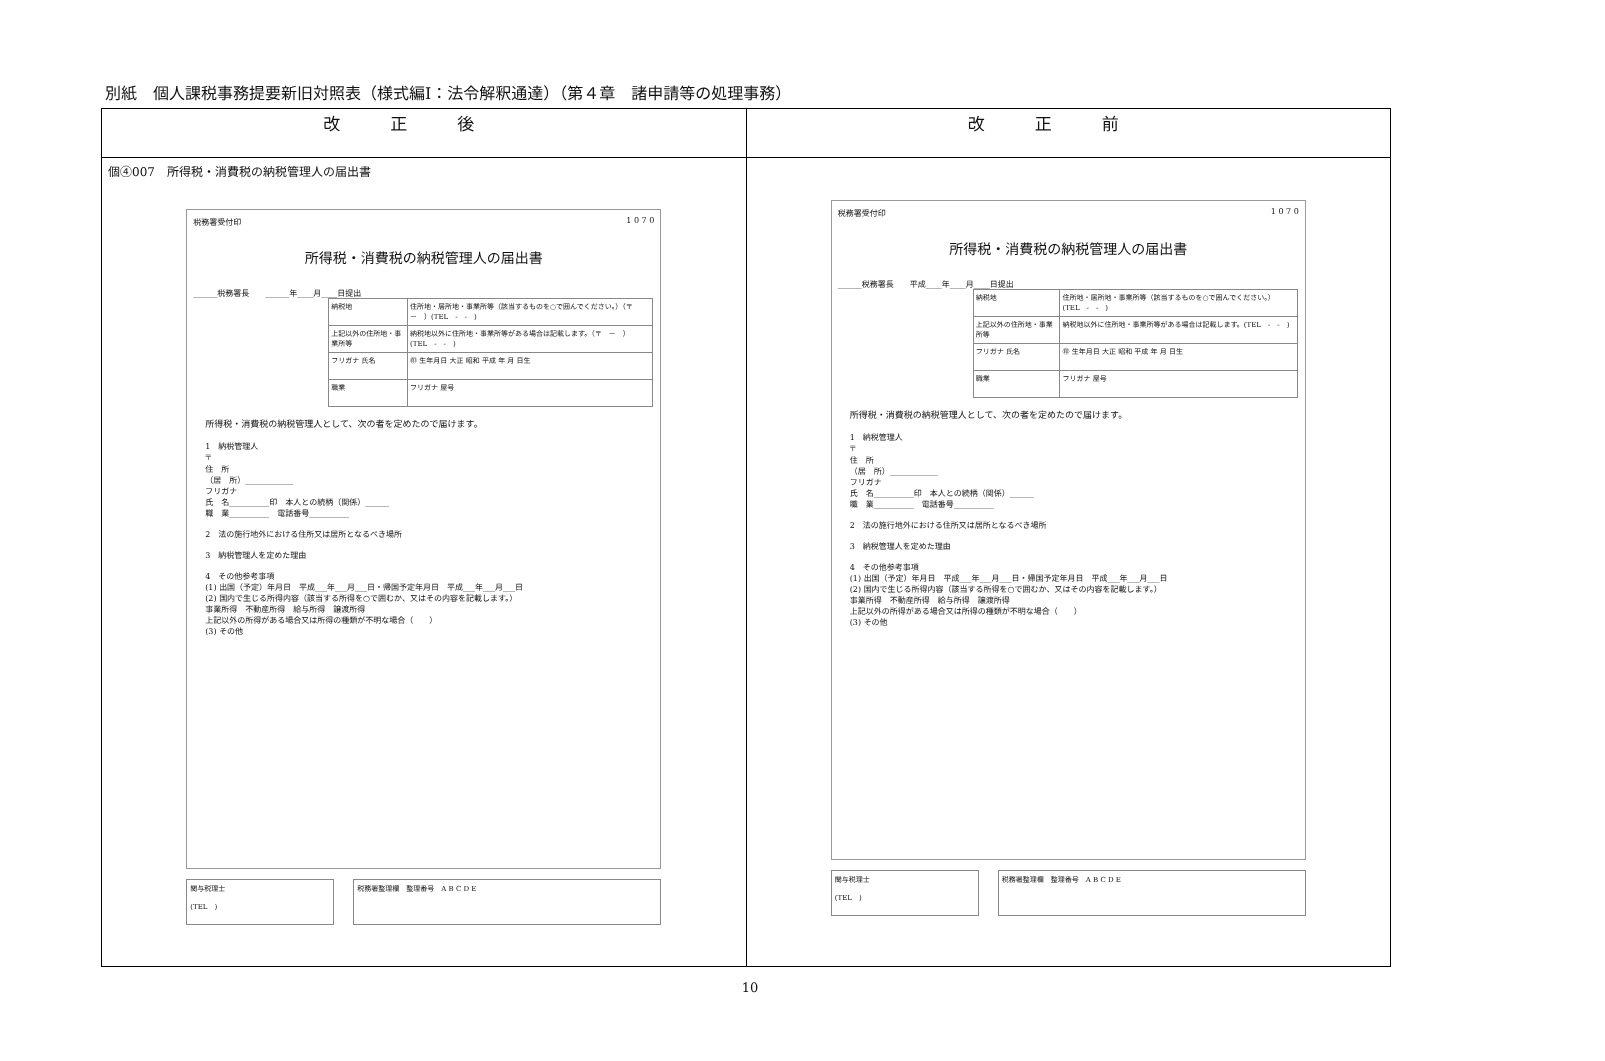別紙　個人課税事務提要新旧対照表（様式編Ⅰ：法令解釈通達）（第４章　諸申請等の処理事務）
| 改正後 | 改正前 |
| --- | --- |
| 個④007 所得税・消費税の納税管理人の届出書 税務署受付印 1 0 7 0 所得税・消費税の納税管理人の届出書 ______税務署長 ______年____月____日提出 / 納税地 / 住所地・居所地・事業所等（該当するものを○で囲んでください。）（〒 － ）(TEL - - ) / / 上記以外の住所地・事業所等 / 納税地以外に住所地・事業所等がある場合は記載します。（〒 － ）(TEL - - ) / / フリガナ 氏名 / ㊞ 生年月日 大正 昭和 平成 年 月 日生 / / 職業 / フリガナ 屋号 / 所得税・消費税の納税管理人として、次の者を定めたので届けます。 1 納税管理人 〒 住 所 （居 所）____________ フリガナ 氏 名__________印 本人との続柄（関係）______ 職 業__________ 電話番号__________ 2 法の施行地外における住所又は居所となるべき場所 3 納税管理人を定めた理由 4 その他参考事項 (1) 出国（予定）年月日 平成___年___月___日・帰国予定年月日 平成___年___月___日 (2) 国内で生じる所得内容（該当する所得を○で囲むか、又はその内容を記載します。） 事業所得 不動産所得 給与所得 譲渡所得 上記以外の所得がある場合又は所得の種類が不明な場合（ ） (3) その他 関与税理士 (TEL ) 税務署整理欄 整理番号 A B C D E | 税務署受付印 1 0 7 0 所得税・消費税の納税管理人の届出書 ______税務署長 平成____年____月____日提出 / 納税地 / 住所地・居所地・事業所等（該当するものを○で囲んでください。）(TEL - - ) / / 上記以外の住所地・事業所等 / 納税地以外に住所地・事業所等がある場合は記載します。(TEL - - ) / / フリガナ 氏名 / ㊞ 生年月日 大正 昭和 平成 年 月 日生 / / 職業 / フリガナ 屋号 / 所得税・消費税の納税管理人として、次の者を定めたので届けます。 1 納税管理人 〒 住 所 （居 所）____________ フリガナ 氏 名__________印 本人との続柄（関係）______ 職 業__________ 電話番号__________ 2 法の施行地外における住所又は居所となるべき場所 3 納税管理人を定めた理由 4 その他参考事項 (1) 出国（予定）年月日 平成___年___月___日・帰国予定年月日 平成___年___月___日 (2) 国内で生じる所得内容（該当する所得を○で囲むか、又はその内容を記載します。） 事業所得 不動産所得 給与所得 譲渡所得 上記以外の所得がある場合又は所得の種類が不明な場合（ ） (3) その他 関与税理士 (TEL ) 税務署整理欄 整理番号 A B C D E |
10